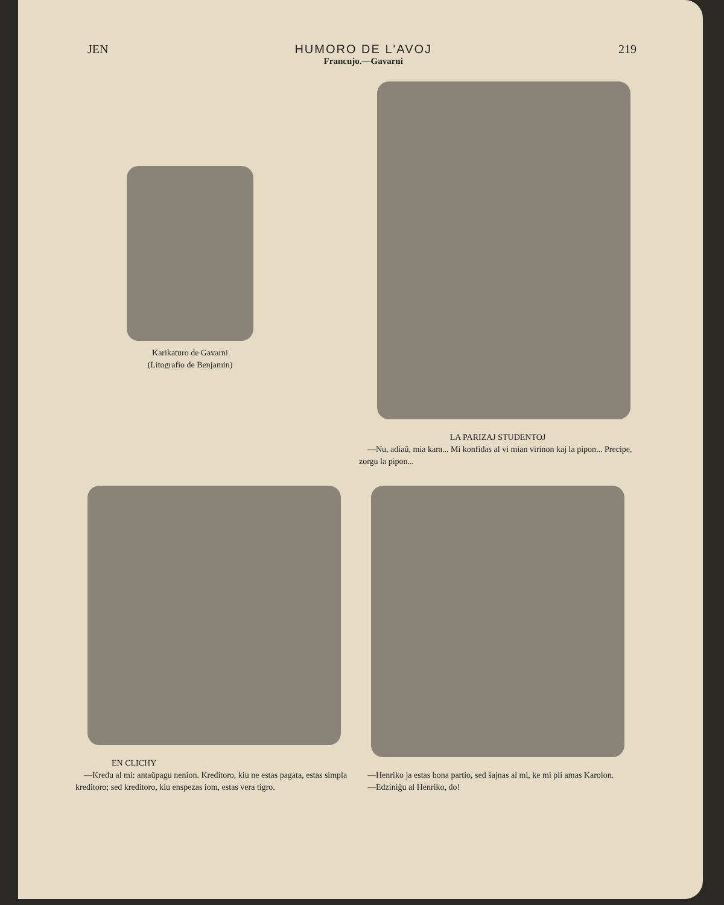JEN HUMORO DE L'AVOJ
Francujo.—Gavarni
219
Karikaturo de Gavarni
(Litografio de Benjamin)
LA PARIZAJ STUDENTOJ
—Nu, adiaŭ, mia kara... Mi konfidas al vi mian virinon kaj la pipon... Precipe, zorgu la pipon...
EN CLICHY
—Kredu al mi: antaŭpagu nenion. Kreditoro, kiu ne estas pagata, estas simpla kreditoro; sed kreditoro, kiu enspezas iom, estas vera tigro.
—Henriko ja estas bona partio, sed ŝajnas al mi, ke mi pli amas Karolon.
—Edziniĝu al Henriko, do!